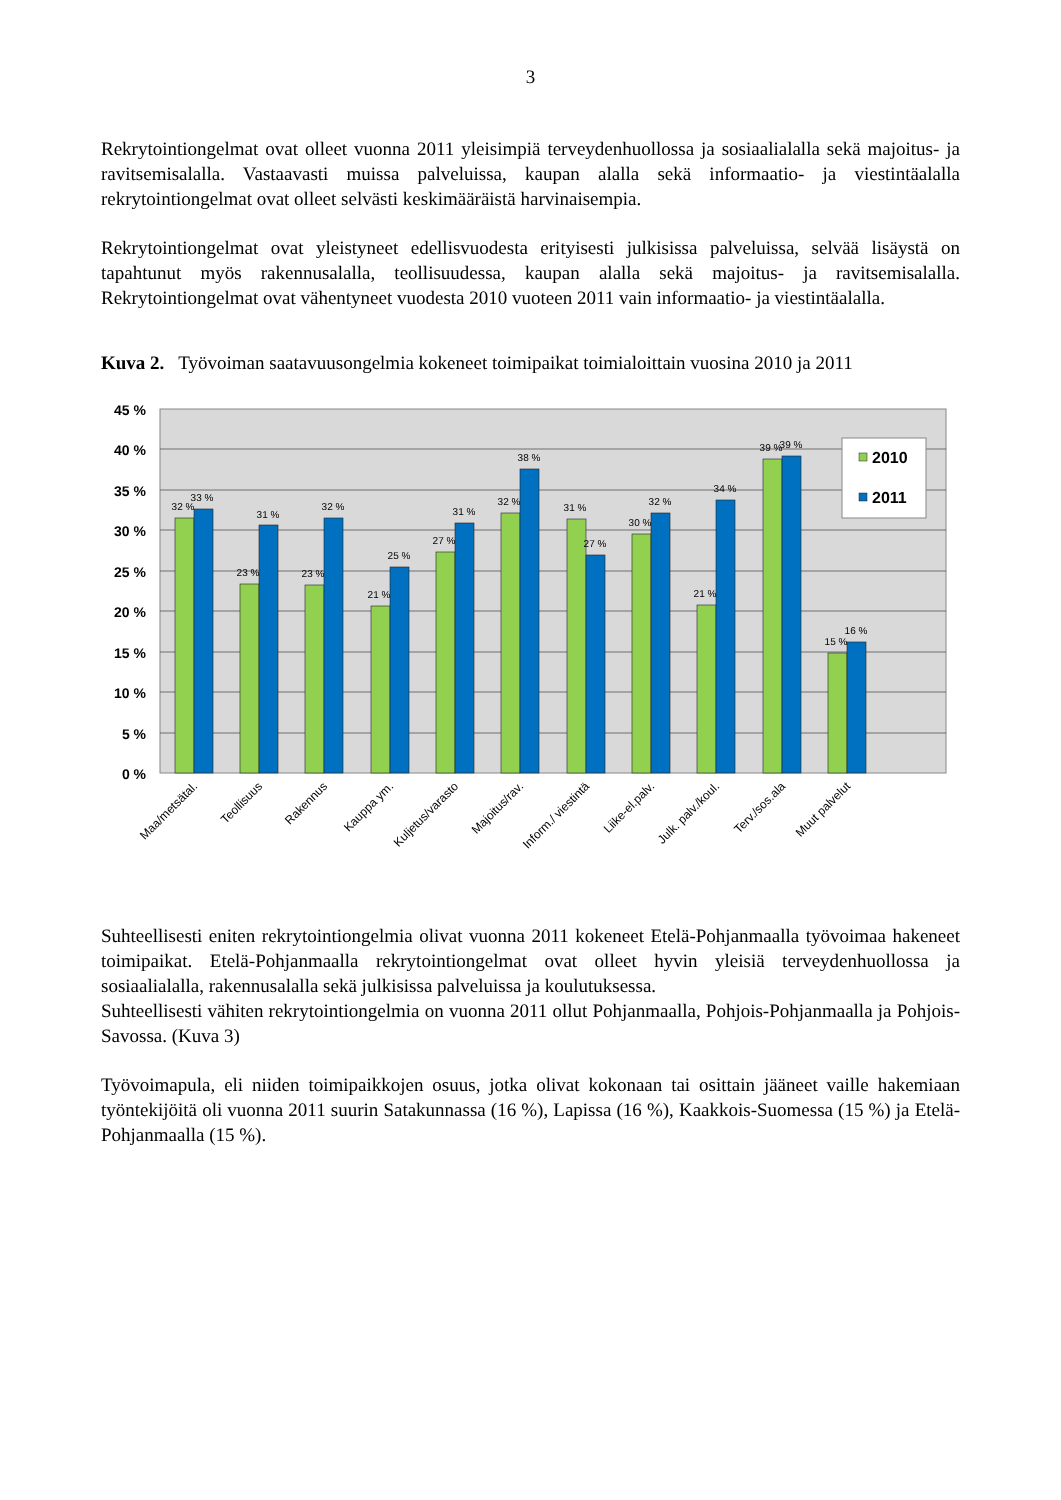3
Rekrytointiongelmat ovat olleet vuonna 2011 yleisimpiä terveydenhuollossa ja sosiaalialalla sekä majoitus- ja ravitsemisalalla. Vastaavasti muissa palveluissa, kaupan alalla sekä informaatio- ja viestintäalalla rekrytointiongelmat ovat olleet selvästi keskimääräistä harvinaisempia.
Rekrytointiongelmat ovat yleistyneet edellisvuodesta erityisesti julkisissa palveluissa, selvää lisäystä on tapahtunut myös rakennusalalla, teollisuudessa, kaupan alalla sekä majoitus- ja ravitsemisalalla. Rekrytointiongelmat ovat vähentyneet vuodesta 2010 vuoteen 2011 vain informaatio- ja viestintäalalla.
Kuva 2. Työvoiman saatavuusongelmia kokeneet toimipaikat toimialoittain vuosina 2010 ja 2011
45 %
40 %
35 %
30 %
25 %
20 %
15 %
10 %
5 %
0 %
32 %
33 %
23 %
31 %
23 %
32 %
21 %
25 %
27 %
31 %
32 %
38 %
31 %
27 %
30 %
32 %
21 %
34 %
39 %
39 %
15 %
16 %
2010
2011
Maa/metsätal.
Teollisuus
Rakennus
Kauppa ym.
Kuljetus/varasto
Majoitus/rav.
Inform./ viestintä
Liike-el.palv.
Julk. palv./koul.
Terv./sos.ala
Muut palvelut
Suhteellisesti eniten rekrytointiongelmia olivat vuonna 2011 kokeneet Etelä-Pohjanmaalla työvoimaa hakeneet toimipaikat. Etelä-Pohjanmaalla rekrytointiongelmat ovat olleet hyvin yleisiä terveydenhuollossa ja sosiaalialalla, rakennusalalla sekä julkisissa palveluissa ja koulutuksessa.
Suhteellisesti vähiten rekrytointiongelmia on vuonna 2011 ollut Pohjanmaalla, Pohjois-Pohjanmaalla ja Pohjois-Savossa. (Kuva 3)
Työvoimapula, eli niiden toimipaikkojen osuus, jotka olivat kokonaan tai osittain jääneet vaille hakemiaan työntekijöitä oli vuonna 2011 suurin Satakunnassa (16 %), Lapissa (16 %), Kaakkois-Suomessa (15 %) ja Etelä-Pohjanmaalla (15 %).